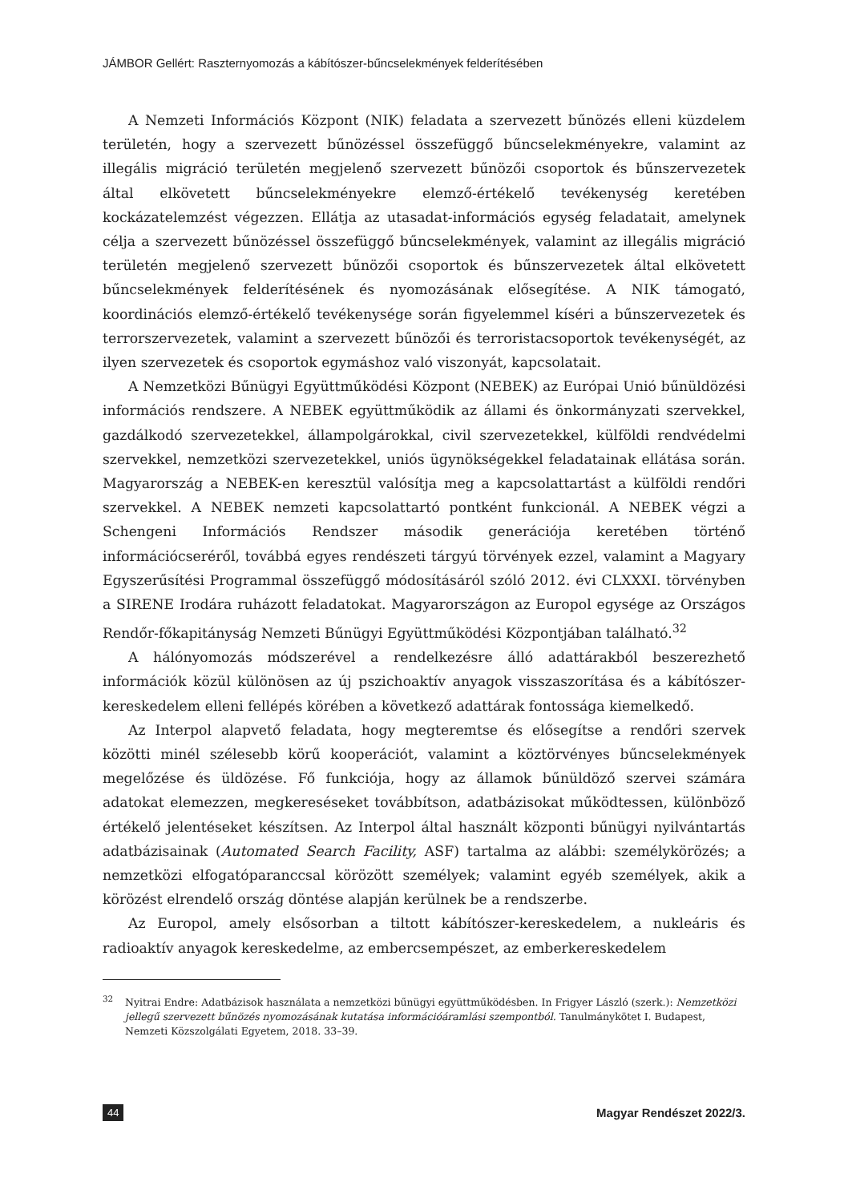JÁMBOR Gellért: Raszternyomozás a kábítószer-bűncselekmények felderítésében
A Nemzeti Információs Központ (NIK) feladata a szervezett bűnözés elleni küzdelem területén, hogy a szervezett bűnözéssel összefüggő bűncselekményekre, valamint az illegális migráció területén megjelenő szervezett bűnözői csoportok és bűnszervezetek által elkövetett bűncselekményekre elemző-értékelő tevékenység keretében kockázatelemzést végezzen. Ellátja az utasadat-információs egység feladatait, amelynek célja a szervezett bűnözéssel összefüggő bűncselekmények, valamint az illegális migráció területén megjelenő szervezett bűnözői csoportok és bűnszervezetek által elkövetett bűncselekmények felderítésének és nyomozásának elősegítése. A NIK támogató, koordinációs elemző-értékelő tevékenysége során figyelemmel kíséri a bűnszervezetek és terrorszervezetek, valamint a szervezett bűnözői és terroristacsoportok tevékenységét, az ilyen szervezetek és csoportok egymáshoz való viszonyát, kapcsolatait.
A Nemzetközi Bűnügyi Együttműködési Központ (NEBEK) az Európai Unió bűnüldözési információs rendszere. A NEBEK együttműködik az állami és önkormányzati szervekkel, gazdálkodó szervezetekkel, állampolgárokkal, civil szervezetekkel, külföldi rendvédelmi szervekkel, nemzetközi szervezetekkel, uniós ügynökségekkel feladatainak ellátása során. Magyarország a NEBEK-en keresztül valósítja meg a kapcsolattartást a külföldi rendőri szervekkel. A NEBEK nemzeti kapcsolattartó pontként funkcionál. A NEBEK végzi a Schengeni Információs Rendszer második generációja keretében történő információcseréről, továbbá egyes rendészeti tárgyú törvények ezzel, valamint a Magyary Egyszerűsítési Programmal összefüggő módosításáról szóló 2012. évi CLXXXI. törvényben a SIRENE Irodára ruházott feladatokat. Magyarországon az Europol egysége az Országos Rendőr-főkapitányság Nemzeti Bűnügyi Együttműködési Központjában található.<sup>32</sup>
A hálónyomozás módszerével a rendelkezésre álló adattárakból beszerezhető információk közül különösen az új pszichoaktív anyagok visszaszorítása és a kábítószer-kereskedelem elleni fellépés körében a következő adattárak fontossága kiemelkedő.
Az Interpol alapvető feladata, hogy megteremtse és elősegítse a rendőri szervek közötti minél szélesebb körű kooperációt, valamint a köztörvényes bűncselekmények megelőzése és üldözése. Fő funkciója, hogy az államok bűnüldöző szervei számára adatokat elemezzen, megkereséseket továbbítson, adatbázisokat működtessen, különböző értékelő jelentéseket készítsen. Az Interpol által használt központi bűnügyi nyilvántartás adatbázisainak (Automated Search Facility, ASF) tartalma az alábbi: személykörözés; a nemzetközi elfogatóparanccsal körözött személyek; valamint egyéb személyek, akik a körözést elrendelő ország döntése alapján kerülnek be a rendszerbe.
Az Europol, amely elsősorban a tiltott kábítószer-kereskedelem, a nukleáris és radioaktív anyagok kereskedelme, az embercsempészet, az emberkereskedelem
<sup>32</sup> Nyitrai Endre: Adatbázisok használata a nemzetközi bűnügyi együttműködésben. In Frigyer László (szerk.): Nemzetközi jellegű szervezett bűnözés nyomozásának kutatása információáramlási szempontból. Tanulmánykötet I. Budapest, Nemzeti Közszolgálati Egyetem, 2018. 33–39.
44 Magyar Rendészet 2022/3.